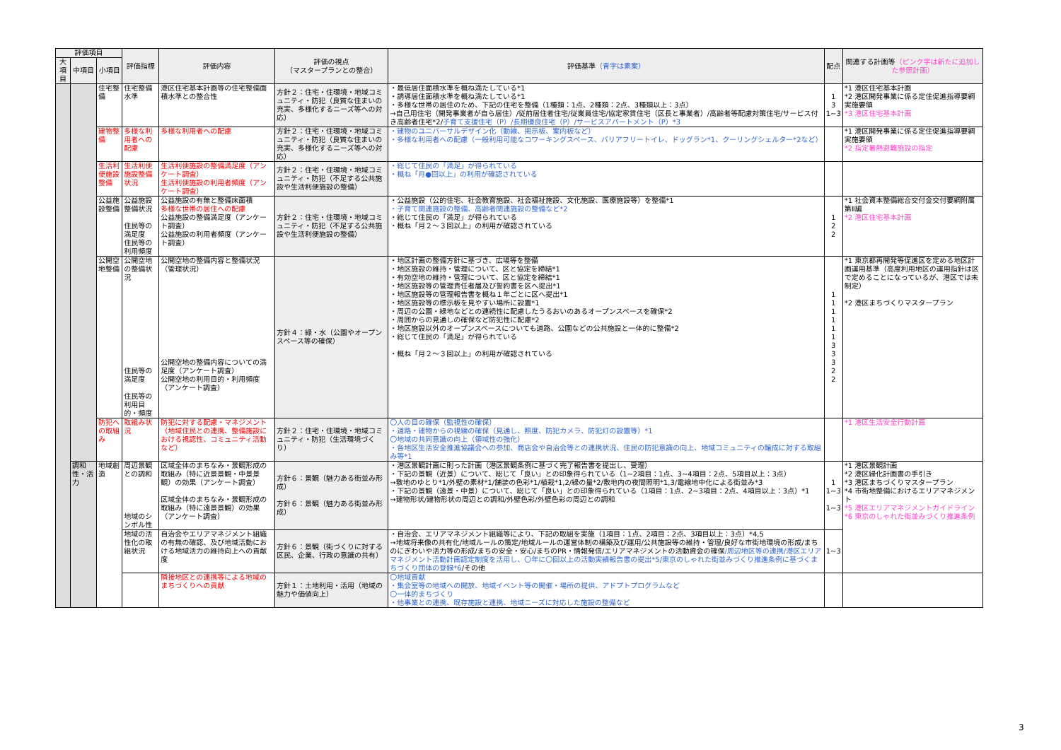| 評価項目 | | | 評価指標 | 評価内容 | 評価の視点 （マスタープランとの整合） | 評価基準 （青字は素案） | 配点 | 関連する計画等 （ピンク字は新たに追加した参照計画） |
| --- | --- | --- | --- | --- | --- | --- | --- | --- |
| 大項目 | 中項目 | 小項目 | | | | | | |
| | | 住宅整備 | 住宅整備水準 | 港区住宅基本計画等の住宅整備面積水準との整合性 | 方針２：住宅・住環境・地域コミュニティ・防犯（良質な住まいの充実、多様化するニーズ等への対応） | ・最低居住面積水準を概ね満たしている*1 ・誘導居住面積水準を概ね満たしている*1 ・多様な世帯の居住のため、下記の住宅を整備（1種類：1点、2種類：2点、3種類以上：3点） →自己用住宅（開発事業者が自ら居住）/従前居住者住宅/従業員住宅/協定家賃住宅（区長と事業者）/高齢者等配慮対策住宅/サービス付き高齢者住宅*2/ 子育て支援住宅（P）/長期優良住宅（P）/サービスアパートメント（P）*3 | 1 3 1~3 | *1 港区住宅基本計画 *2 港区開発事業に係る定住促進指導要綱実施要領 *3 港区住宅基本計画 |
| | | 建物整備 | 多様な利用者への配慮 | 多様な利用者への配慮 | 方針２：住宅・住環境・地域コミュニティ・防犯（良質な住まいの充実、多様化するニーズ等への対応） | ・建物のユニバーサルデザイン化（動線、掲示板、案内板など） ・多様な利用者への配慮（一般利用可能なコワーキングスペース、バリアフリートイレ、ドッグラン*1、クーリングシェルター*2など） | | *1 港区開発事業に係る定住促進指導要綱実施要領 *2 指定暑熱避難施設の指定 |
| | | 生活利便施設整備 | 生活利便施設整備状況 | 生活利便施設の整備満足度（アンケート調査） 生活利便施設の利用者頻度（アンケート調査） | 方針２：住宅・住環境・地域コミュニティ・防犯（不足する公共施設や生活利便施設の整備） | ・総じて住民の「満足」が得られている ・概ね「月●回以上」の利用が確認されている | | |
| | | 公益施設整備 | 公益施設整備状況 住民等の満足度 住民等の利用頻度 | 公益施設の有無と整備床面積 多様な世帯の居住への配慮 公益施設の整備満足度（アンケート調査） 公益施設の利用者頻度（アンケート調査） | 方針２：住宅・住環境・地域コミュニティ・防犯（不足する公共施設や生活利便施設の整備） | ・公益施設（公的住宅、社会教育施設、社会福祉施設、文化施設、医療施設等）を整備*1 ・子育て関連施設の整備、高齢者関連施設の整備など*2 ・総じて住民の「満足」が得られている ・概ね「月２～３回以上」の利用が確認されている | 1 2 2 | *1 社会資本整備総合交付金交付要綱附属第Ⅱ編 *2 港区住宅基本計画 |
| | | 公開空地整備 | 公開空地の整備状況 住民等の満足度 住民等の利用目的・頻度 | 公開空地の整備内容と整備状況（管理状況） 公開空地の整備内容についての満足度（アンケート調査） 公開空地の利用目的・利用頻度（アンケート調査） | 方針４：緑・水（公園やオープンスペース等の確保） | ・地区計画の整備方針に基づき、広場等を整備 ・地区施設の維持・管理について、区と協定を締結*1 ・有効空地の維持・管理について、区と協定を締結*1 ・地区施設等の管理責任者届及び誓約書を区へ提出*1 ・地区施設等の管理報告書を概ね１年ごとに区へ提出*1 ・地区施設等の標示板を見やすい場所に設置*1 ・周辺の公園・緑地などとの連続性に配慮したうるおいのあるオープンスペースを確保*2 ・周囲からの見通しの確保など防犯性に配慮*2 ・地区施設以外のオープンスペースについても道路、公園などの公共施設と一体的に整備*2 ・総じて住民の「満足」が得られている ・概ね「月２～３回以上」の利用が確認されている | 1 1 1 1 1 1 3 3 3 2 2 | *1 東京都再開発等促進区を定める地区計画運用基準（高度利用地区の運用指針は区で定めることになっているが、港区では未制定） *2 港区まちづくりマスタープラン |
| | | 防犯への取組み | 取組み状況 | 防犯に対する配慮・マネジメント（地域住民との連携、整備施設における視認性、コミュニティ活動など） | 方針２：住宅・住環境・地域コミュニティ・防犯（生活環境づくり） | 〇人の目の確保（監視性の確保） ・道路・建物からの視線の確保（見通し、照度、防犯カメラ、防犯灯の設置等）*1 〇地域の共同意識の向上（領域性の強化） ・各地区生活安全推進協議会への参加、商店会や自治会等との連携状況、住民の防犯意識の向上、地域コミュニティの醸成に対する取組み等*1 | | *1 港区生活安全行動計画 |
| | 調和性・活力 | 地域創造 | 周辺景観との調和 地域のシンボル性 | 区域全体のまちなみ・景観形成の取組み（特に近景景観・中景景観）の効果（アンケート調査） 区域全体のまちなみ・景観形成の取組み（特に遠景景観）の効果（アンケート調査） | 方針６：景観（魅力ある街並み形成） 方針６：景観（魅力ある街並み形成） | ・港区景観計画に則った計画（港区景観条例に基づく完了報告書を提出し、受理） ・下記の景観（近景）について、総じて「良い」との印象得られている（1~2項目：1点、3~4項目：2点、5項目以上：3点） →敷地のゆとり*1/外壁の素材*1/舗装の色彩*1/植栽*1,2/緑の量*2/敷地内の夜間照明*1,3/電線地中化による街並み*3 ・下記の景観（遠景・中景）について、総じて「良い」との印象得られている（1項目：1点、2~3項目：2点、4項目以上：3点）*1 →建物形状/建物形状の周辺との調和/外壁色彩/外壁色彩の周辺との調和 | 1 1~3 1~3 | *1 港区景観計画 *2 港区緑化計画書の手引き *3 港区まちづくりマスタープラン *4 市街地整備におけるエリアマネジメント *5 港区エリアマネジメントガイドライン *6 東京のしゃれた街並みづくり推進条例 |
| | | | 地域の活性化の取組状況 | 自治会やエリアマネジメント組織の有無の確認、及び地域活動における地域活力の維持向上への貢献度 | 方針６：景観（街づくりに対する区民、企業、行政の意識の共有） | ・自治会、エリアマネジメント組織等により、下記の取組を実施（1項目：1点、2項目：2点、3項目以上：3点）*4,5 →地域将来像の共有化/地域ルールの策定/地域ルールの運営体制の構築及び運用/公共施設等の維持・管理/良好な市街地環境の形成/まちのにぎわいや活力等の形成/まちの安全・安心/まちのPR・情報発信/エリアマネジメントの活動資金の確保 /周辺地区等の連携/港区エリアマネジメント活動計画認定制度を活用し、〇年に〇回以上の活動実績報告書の提出*5/東京のしゃれた街並みづくり推進条例に基づくまちづくり団体の登録*6 /その他 | 1~3 | |
| | | | | 隣接地区との連携等による地域のまちづくりへの貢献 | 方針１：土地利用・活用（地域の魅力や価値向上） | 〇地域貢献 ・集会室等の地域への開放、地域イベント等の開催・場所の提供、アドプトプログラムなど 〇一体的まちづくり ・他事業との連携、既存施設と連携、地域ニーズに対応した施設の整備など | | |
3